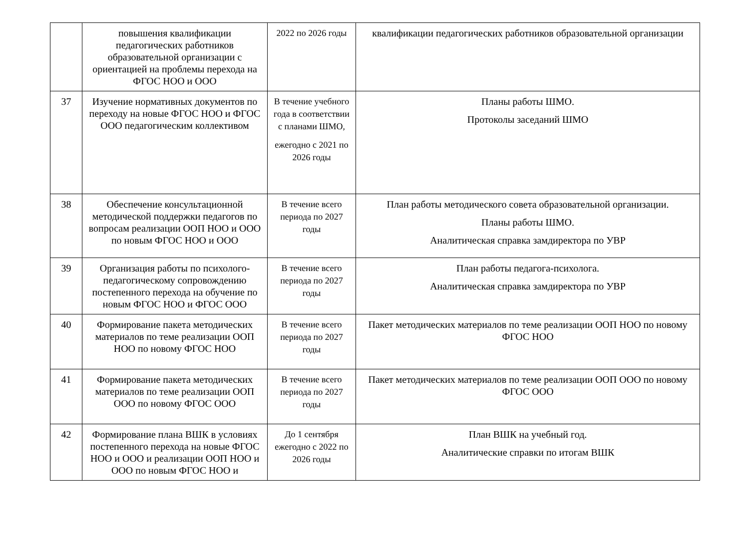| | повышения квалификации педагогических работников образовательной организации с ориентацией на проблемы перехода на ФГОС НОО и ООО | 2022 по 2026 годы | квалификации педагогических работников образовательной организации |
| 37 | Изучение нормативных документов по переходу на новые ФГОС НОО и ФГОС ООО педагогическим коллективом | В течение учебного года в соответствии с планами ШМО, ежегодно с 2021 по 2026 годы | Планы работы ШМО. Протоколы заседаний ШМО |
| 38 | Обеспечение консультационной методической поддержки педагогов по вопросам реализации ООП НОО и ООО по новым ФГОС НОО и ООО | В течение всего периода по 2027 годы | План работы методического совета образовательной организации. Планы работы ШМО. Аналитическая справка замдиректора по УВР |
| 39 | Организация работы по психолого-педагогическому сопровождению постепенного перехода на обучение по новым ФГОС НОО и ФГОС ООО | В течение всего периода по 2027 годы | План работы педагога-психолога. Аналитическая справка замдиректора по УВР |
| 40 | Формирование пакета методических материалов по теме реализации ООП НОО по новому ФГОС НОО | В течение всего периода по 2027 годы | Пакет методических материалов по теме реализации ООП НОО по новому ФГОС НОО |
| 41 | Формирование пакета методических материалов по теме реализации ООП ООО по новому ФГОС ООО | В течение всего периода по 2027 годы | Пакет методических материалов по теме реализации ООП ООО по новому ФГОС ООО |
| 42 | Формирование плана ВШК в условиях постепенного перехода на новые ФГОС НОО и ООО и реализации ООП НОО и ООО по новым ФГОС НОО и | До 1 сентября ежегодно с 2022 по 2026 годы | План ВШК на учебный год. Аналитические справки по итогам ВШК |